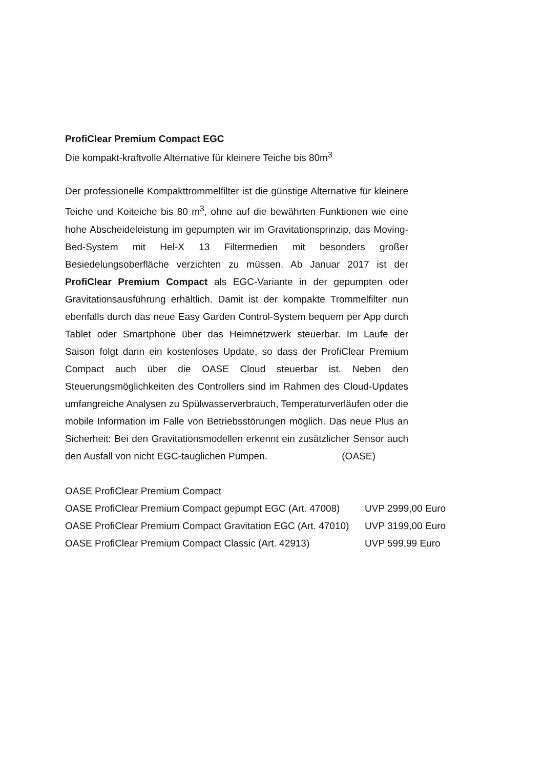ProfiClear Premium Compact EGC
Die kompakt-kraftvolle Alternative für kleinere Teiche bis 80m<sup>3</sup>
Der professionelle Kompakttrommelfilter ist die günstige Alternative für kleinere Teiche und Koiteiche bis 80 m<sup>3</sup>, ohne auf die bewährten Funktionen wie eine hohe Abscheideleistung im gepumpten wir im Gravitationsprinzip, das Moving-Bed-System mit Hel-X 13 Filtermedien mit besonders großer Besiedelungsoberfläche verzichten zu müssen. Ab Januar 2017 ist der ProfiClear Premium Compact als EGC-Variante in der gepumpten oder Gravitationsausführung erhältlich. Damit ist der kompakte Trommelfilter nun ebenfalls durch das neue Easy Garden Control-System bequem per App durch Tablet oder Smartphone über das Heimnetzwerk steuerbar. Im Laufe der Saison folgt dann ein kostenloses Update, so dass der ProfiClear Premium Compact auch über die OASE Cloud steuerbar ist. Neben den Steuerungsmöglichkeiten des Controllers sind im Rahmen des Cloud-Updates umfangreiche Analysen zu Spülwasserverbrauch, Temperaturverläufen oder die mobile Information im Falle von Betriebsstörungen möglich. Das neue Plus an Sicherheit: Bei den Gravitationsmodellen erkennt ein zusätzlicher Sensor auch den Ausfall von nicht EGC-tauglichen Pumpen. (OASE)
OASE ProfiClear Premium Compact
OASE ProfiClear Premium Compact gepumpt EGC (Art. 47008) UVP 2999,00 Euro
OASE ProfiClear Premium Compact Gravitation EGC (Art. 47010) UVP 3199,00 Euro
OASE ProfiClear Premium Compact Classic (Art. 42913) UVP 599,99 Euro